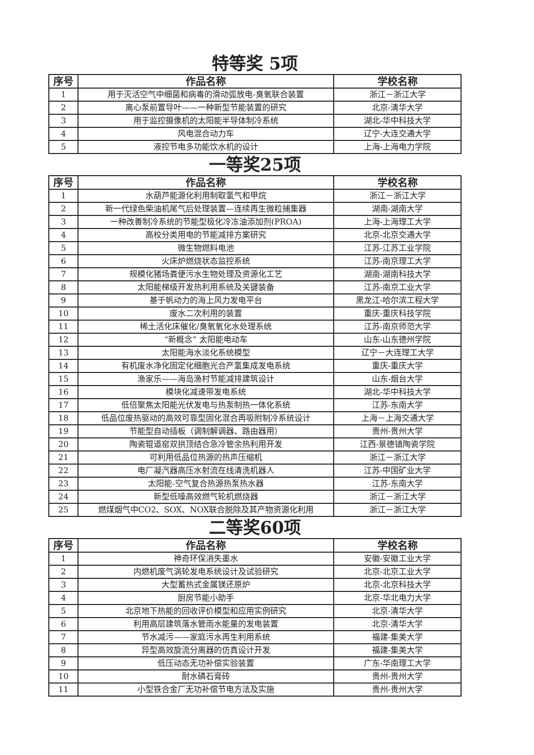特等奖 5项
| 序号 | 作品名称 | 学校名称 |
| --- | --- | --- |
| 1 | 用于灭活空气中细菌和病毒的滑动弧放电-臭氧联合装置 | 浙江－浙江大学 |
| 2 | 离心泵前置导叶——一种新型节能装置的研究 | 北京-清华大学 |
| 3 | 用于监控摄像机的太阳能半导体制冷系统 | 湖北-华中科技大学 |
| 4 | 风电混合动力车 | 辽宁-大连交通大学 |
| 5 | 液控节电多功能饮水机的设计 | 上海-上海电力学院 |
一等奖25项
| 序号 | 作品名称 | 学校名称 |
| --- | --- | --- |
| 1 | 水葫芦能源化利用制取氢气和甲烷 | 浙江－浙江大学 |
| 2 | 新一代绿色柴油机尾气后处理装置—连续再生微粒捕集器 | 湖南-湖南大学 |
| 3 | 一种改善制冷系统的节能型极化冷冻油添加剂(PROA) | 上海-上海理工大学 |
| 4 | 高校分类用电的节能减排方案研究 | 北京-北京交通大学 |
| 5 | 微生物燃料电池 | 江苏-江苏工业学院 |
| 6 | 火床炉燃烧状态监控系统 | 江苏-南京理工大学 |
| 7 | 规模化猪场粪便污水生物处理及资源化工艺 | 湖南-湖南科技大学 |
| 8 | 太阳能梯级开发热利用系统及关键装备 | 江苏-南京工业大学 |
| 9 | 基于帆动力的海上风力发电平台 | 黑龙江-哈尔滨工程大学 |
| 10 | 废水二次利用的装置 | 重庆-重庆科技学院 |
| 11 | 稀土活化床催化/臭氧氧化水处理系统 | 江苏-南京师范大学 |
| 12 | “新概念” 太阳能电动车 | 山东-山东德州学院 |
| 13 | 太阳能海水淡化系统模型 | 辽宁－大连理工大学 |
| 14 | 有机废水净化固定化细胞光合产氢集成发电系统 | 重庆-重庆大学 |
| 15 | 渔家乐——海岛渔村节能减排建筑设计 | 山东-烟台大学 |
| 16 | 模块化减速带发电系统 | 湖北-华中科技大学 |
| 17 | 低倍聚焦太阳能光伏发电与热泵制热一体化系统 | 江苏-东南大学 |
| 18 | 低品位废热驱动的高效可靠型固化混合再吸附制冷系统设计 | 上海－上海交通大学 |
| 19 | 节能型自动插板（调制解调器、路由器用） | 贵州-贵州大学 |
| 20 | 陶瓷辊道窑双拱顶结合急冷管余热利用开发 | 江西-景德镇陶瓷学院 |
| 21 | 可利用低品位热源的热声压缩机 | 浙江－浙江大学 |
| 22 | 电厂凝汽器高压水射流在线清洗机器人 | 江苏-中国矿业大学 |
| 23 | 太阳能-空气复合热源热泵热水器 | 江苏-东南大学 |
| 24 | 新型低噪高效燃气轮机燃烧器 | 浙江－浙江大学 |
| 25 | 燃煤烟气中CO2、SOX、NOX联合脱除及其产物资源化利用 | 浙江－浙江大学 |
二等奖60项
| 序号 | 作品名称 | 学校名称 |
| --- | --- | --- |
| 1 | 神奇环保消失墨水 | 安徽-安徽工业大学 |
| 2 | 内燃机废气涡轮发电系统设计及试验研究 | 北京-北京工业大学 |
| 3 | 大型蓄热式金属镁还原炉 | 北京-北京科技大学 |
| 4 | 厨房节能小助手 | 北京-华北电力大学 |
| 5 | 北京地下热能的回收评价模型和应用实例研究 | 北京-清华大学 |
| 6 | 利用高层建筑落水管雨水能量的发电装置 | 北京-清华大学 |
| 7 | 节水减污——家庭污水再生利用系统 | 福建-集美大学 |
| 8 | 异型高效旋流分离器的仿真设计开发 | 福建-集美大学 |
| 9 | 低压动态无功补偿实验装置 | 广东-华南理工大学 |
| 10 | 耐水磷石膏砖 | 贵州-贵州大学 |
| 11 | 小型铁合金厂无功补偿节电方法及实施 | 贵州-贵州大学 |